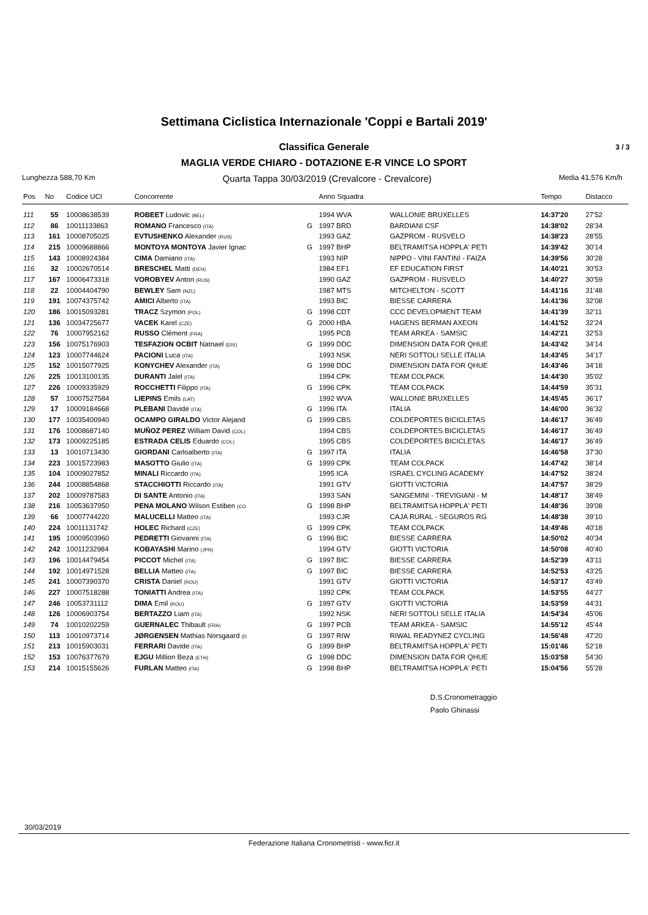Settimana Ciclistica Internazionale 'Coppi e Bartali 2019'
Classifica Generale 3 / 3
MAGLIA VERDE CHIARO - DOTAZIONE E-R VINCE LO SPORT
Lunghezza 588,70 Km Quarta Tappa 30/03/2019 (Crevalcore - Crevalcore) Media 41,576 Km/h
| Pos | No | Codice UCI | Concorrente | | Anno Squadra | | Tempo | Distacco |
| --- | --- | --- | --- | --- | --- | --- | --- | --- |
| 111 | 55 | 10008638539 | ROBEET Ludovic (BEL) | | 1994 WVA | WALLONIE BRUXELLES | 14:37'20 | 27'52 |
| 112 | 86 | 10011133863 | ROMANO Francesco (ITA) | G | 1997 BRD | BARDIANI CSF | 14:38'02 | 28'34 |
| 113 | 161 | 10008705025 | EVTUSHENKO Alexander (RUS) | | 1993 GAZ | GAZPROM - RUSVELO | 14:38'23 | 28'55 |
| 114 | 215 | 10009688866 | MONTOYA MONTOYA Javier Ignac | G | 1997 BHP | BELTRAMITSA HOPPLA' PETI | 14:39'42 | 30'14 |
| 115 | 143 | 10008924384 | CIMA Damiano (ITA) | | 1993 NIP | NIPPO - VINI FANTINI - FAIZA | 14:39'56 | 30'28 |
| 116 | 32 | 10002670514 | BRESCHEL Matti (DEN) | | 1984 EF1 | EF EDUCATION FIRST | 14:40'21 | 30'53 |
| 117 | 167 | 10006473318 | VOROBYEV Anton (RUS) | | 1990 GAZ | GAZPROM - RUSVELO | 14:40'27 | 30'59 |
| 118 | 22 | 10004404790 | BEWLEY Sam (NZL) | | 1987 MTS | MITCHELTON - SCOTT | 14:41'16 | 31'48 |
| 119 | 191 | 10074375742 | AMICI Alberto (ITA) | | 1993 BIC | BIESSE CARRERA | 14:41'36 | 32'08 |
| 120 | 186 | 10015093281 | TRACZ Szymon (POL) | G | 1998 CDT | CCC DEVELOPMENT TEAM | 14:41'39 | 32'11 |
| 121 | 136 | 10034725677 | VACEK Karel (CZE) | G | 2000 HBA | HAGENS BERMAN AXEON | 14:41'52 | 32'24 |
| 122 | 76 | 10007952162 | RUSSO Clément (FRA) | | 1995 PCB | TEAM ARKEA - SAMSIC | 14:42'21 | 32'53 |
| 123 | 156 | 10075176903 | TESFAZION OCBIT Natnael (ERI) | G | 1999 DDC | DIMENSION DATA FOR QHUE | 14:43'42 | 34'14 |
| 124 | 123 | 10007744624 | PACIONI Luca (ITA) | | 1993 NSK | NERI SOTTOLI SELLE ITALIA | 14:43'45 | 34'17 |
| 125 | 152 | 10015077925 | KONYCHEV Alexander (ITA) | G | 1998 DDC | DIMENSION DATA FOR QHUE | 14:43'46 | 34'18 |
| 126 | 225 | 10013100135 | DURANTI Jalel (ITA) | | 1994 CPK | TEAM COLPACK | 14:44'30 | 35'02 |
| 127 | 226 | 10009335929 | ROCCHETTI Filippo (ITA) | G | 1996 CPK | TEAM COLPACK | 14:44'59 | 35'31 |
| 128 | 57 | 10007527584 | LIEPINS Emils (LAT) | | 1992 WVA | WALLONIE BRUXELLES | 14:45'45 | 36'17 |
| 129 | 17 | 10009184668 | PLEBANI Davide (ITA) | G | 1996 ITA | ITALIA | 14:46'00 | 36'32 |
| 130 | 177 | 10035400940 | OCAMPO GIRALDO Victor Alejand | G | 1999 CBS | COLDEPORTES BICICLETAS | 14:46'17 | 36'49 |
| 131 | 176 | 10008687140 | MUÑOZ PEREZ William David (COL) | | 1994 CBS | COLDEPORTES BICICLETAS | 14:46'17 | 36'49 |
| 132 | 173 | 10009225185 | ESTRADA CELIS Eduardo (COL) | | 1995 CBS | COLDEPORTES BICICLETAS | 14:46'17 | 36'49 |
| 133 | 13 | 10010713430 | GIORDANI Carloalberto (ITA) | G | 1997 ITA | ITALIA | 14:46'58 | 37'30 |
| 134 | 223 | 10015723983 | MASOTTO Giulio (ITA) | G | 1999 CPK | TEAM COLPACK | 14:47'42 | 38'14 |
| 135 | 104 | 10009027852 | MINALI Riccardo (ITA) | | 1995 ICA | ISRAEL CYCLING ACADEMY | 14:47'52 | 38'24 |
| 136 | 244 | 10008854868 | STACCHIOTTI Riccardo (ITA) | | 1991 GTV | GIOTTI VICTORIA | 14:47'57 | 38'29 |
| 137 | 202 | 10009787583 | DI SANTE Antonio (ITA) | | 1993 SAN | SANGEMINI - TREVIGIANI - M | 14:48'17 | 38'49 |
| 138 | 216 | 10053637950 | PENA MOLANO Wilson Estiben (CO | G | 1998 BHP | BELTRAMITSA HOPPLA' PETI | 14:48'36 | 39'08 |
| 139 | 66 | 10007744220 | MALUCELLI Matteo (ITA) | | 1993 CJR | CAJA RURAL - SEGUROS RG | 14:48'38 | 39'10 |
| 140 | 224 | 10011131742 | HOLEC Richard (CZE) | G | 1999 CPK | TEAM COLPACK | 14:49'46 | 40'18 |
| 141 | 195 | 10009503960 | PEDRETTI Giovanni (ITA) | G | 1996 BIC | BIESSE CARRERA | 14:50'02 | 40'34 |
| 142 | 242 | 10011232984 | KOBAYASHI Marino (JPN) | | 1994 GTV | GIOTTI VICTORIA | 14:50'08 | 40'40 |
| 143 | 196 | 10014479454 | PICCOT Michel (ITA) | G | 1997 BIC | BIESSE CARRERA | 14:52'39 | 43'11 |
| 144 | 192 | 10014971528 | BELLIA Matteo (ITA) | G | 1997 BIC | BIESSE CARRERA | 14:52'53 | 43'25 |
| 145 | 241 | 10007390370 | CRISTA Daniel (ROU) | | 1991 GTV | GIOTTI VICTORIA | 14:53'17 | 43'49 |
| 146 | 227 | 10007518288 | TONIATTI Andrea (ITA) | | 1992 CPK | TEAM COLPACK | 14:53'55 | 44'27 |
| 147 | 246 | 10053731112 | DIMA Emil (ROU) | G | 1997 GTV | GIOTTI VICTORIA | 14:53'59 | 44'31 |
| 148 | 126 | 10006903754 | BERTAZZO Liam (ITA) | | 1992 NSK | NERI SOTTOLI SELLE ITALIA | 14:54'34 | 45'06 |
| 149 | 74 | 10010202259 | GUERNALEC Thibault (FRA) | G | 1997 PCB | TEAM ARKEA - SAMSIC | 14:55'12 | 45'44 |
| 150 | 113 | 10010973714 | JØRGENSEN Mathias Norsgaard (D | G | 1997 RIW | RIWAL READYNEZ CYCLING | 14:56'48 | 47'20 |
| 151 | 213 | 10015903031 | FERRARI Davide (ITA) | G | 1999 BHP | BELTRAMITSA HOPPLA' PETI | 15:01'46 | 52'18 |
| 152 | 153 | 10076377679 | EJGU Million Beza (ETH) | G | 1998 DDC | DIMENSION DATA FOR QHUE | 15:03'58 | 54'30 |
| 153 | 214 | 10015155626 | FURLAN Matteo (ITA) | G | 1998 BHP | BELTRAMITSA HOPPLA' PETI | 15:04'56 | 55'28 |
D.S.Cronometraggio
Paolo Ghinassi
30/03/2019
Federazione Italiana Cronometristi - www.ficr.it